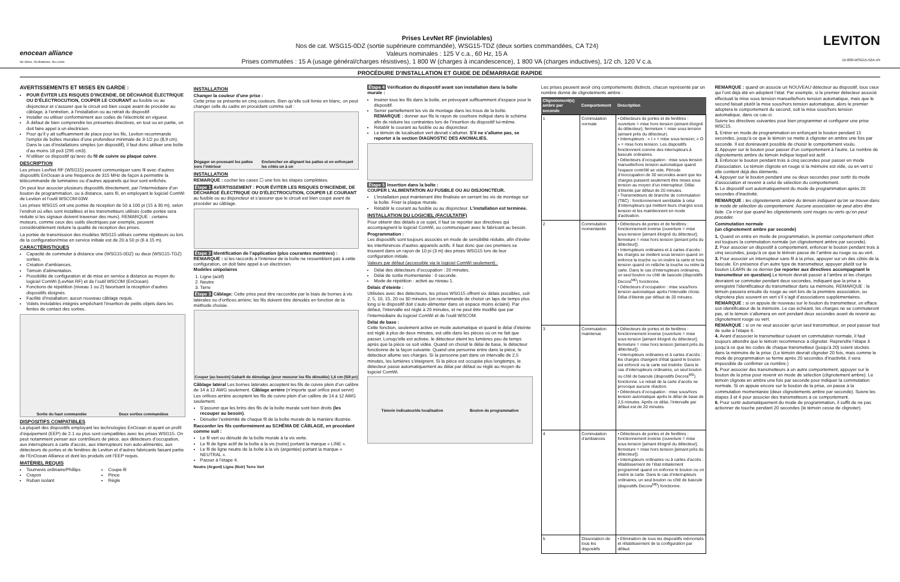enocean alliance
No Wires. No Batteries. No Limits.
Prises LevNet RF (inviolables)
Nos de cat. WSG15-0DZ (sortie supérieure commandée), WSG15-TDZ (deux sorties commandées, CA T24)
Valeurs nominales : 125 V c.a., 60 Hz, 15 A
Prises commutées : 15 A (usage général/charges résistives), 1 800 W (charges à incandescence), 1 800 VA (charges inductives), 1/2 ch, 120 V c.a.
LEVITON
DI-000-WSG15-52A-X5
PROCÉDURE D’INSTALLATION ET GUIDE DE DÉMARRAGE RAPIDE
AVERTISSEMENTS ET MISES EN GARDE :
POUR ÉVITER LES RISQUES D’INCENDIE, DE DÉCHARGE ÉLECTRIQUE OU D’ÉLECTROCUTION, COUPER LE COURANT au fusible ou au disjoncteur et s’assurer que le circuit est bien coupé avant de procéder au câblage, à l’entretien, à l’installation ou au retrait du dispositif.
Installer ou utiliser conformément aux codes de l’électricité en vigueur.
À défaut de bien comprendre les présentes directives, en tout ou en partie, on doit faire appel à un électricien.
Pour qu’il y ait suffisamment de place pour les fils, Leviton recommande l’emploi de boîtes murales d’une profondeur minimale de 3-1/2 po (8,9 cm). Dans le cas d’installations simples (un dispositif), il faut donc utiliser une boîte d’au moins 18 po3 (295 cm3).
N’utiliser ce dispositif qu’avec du fil de cuivre ou plaqué cuivre.
DESCRIPTION
Les prises LevNet RF (WSG15) peuvent communiquer sans fil avec d’autres dispositifs EnOcean à une fréquence de 315 MHz de façon à permettre la télécommande de luminaires ou d’autres appareils qui leur sont enfichés.
On peut leur associer plusieurs dispositifs directement, par l’intermédiaire d’un bouton de programmation, ou à distance, sans fil, en employant le logiciel ComWi de Leviton et l’outil WSCOM-03W.
Les prises WSG15 ont une portée de réception de 50 à 100 pi (15 à 30 m), selon l’endroit où elles sont installées et les transmetteurs utilisés (cette portée sera réduite si les signaux doivent traverser des murs). REMARQUE : certains moteurs, comme ceux des outils électriques par exemple, peuvent considérablement réduire la qualité de réception des prises.
La portée de transmission des modèles WSG15 utilisés comme répéteurs ou lors de la configuration/mise en service initiale est de 20 à 50 pi (6 à 15 m).
CARACTÉRISTIQUES
Capacité de commuter à distance une (WSG15-0DZ) ou deux (WSG15-TDZ) sorties.
Création d’ambiances.
Témoin d’alimentation.
Possibilité de configuration et de mise en service à distance au moyen du logiciel ComWi (LevNet RF) et de l’outil WSCOM (EnOcean).
Fonctions de répétition (niveau 1 ou 2) favorisant la réception d’autres dispositifs éloignés.
Facilité d’installation; aucun nouveau câblage requis.
Volets inviolables intégrés empêchant l’insertion de petits objets dans les fentes de contact des sorties.
Sortie du haut commandée Deux sorties commandées
DISPOSITIFS COMPATIBLES
La plupart des dispositifs employant les technologies EnOcean et ayant un profil d’équipement (EEP) de 2.1 ou plus sont compatibles avec les prises WSG15. On peut notamment penser aux contrôleurs de pièce, aux détecteurs d’occupation, aux interrupteurs à carte d’accès, aux interrupteurs non auto-alimentés, aux détecteurs de portes et de fenêtres de Leviton et d’autres fabricants faisant partie de l’EnOcean Alliance et dont les produits ont l’EEP requis.
MATÉRIEL REQUIS
Tournevis ordinaire/Phillips
Crayon
Ruban isolant
Coupe-fil
Pince
Règle
INSTALLATION
Changer la couleur d’une prise :
Cette prise se présente en cinq couleurs. Bien qu’elle soit livrée en blanc, on peut changer celle du cadre en procédant comme suit :
Dégager en poussant les pattes vers l’intérieur Enclencher en alignant les pattes et en enfonçant les côtés un à un
INSTALLATION
REMARQUE : cocher les cases ☐ une fois les étapes complétées.
Étape 1 AVERTISSEMENT : POUR ÉVITER LES RISQUES D’INCENDIE, DE DÉCHARGE ÉLECTRIQUE OU D’ÉLECTROCUTION, COUPER LE COURANT au fusible ou au disjoncteur et s’assurer que le circuit est bien coupé avant de procéder au câblage.
Étape 2 Identification de l’application (plus courantes montrées) :
REMARQUE : si les raccords à l’intérieur de la boîte ne ressemblent pas à cette configuration, on doit faire appel à un électricien.
Modèles unipolaires
1. Ligne (actif)
2. Neutre
3. Terre
Étape 3 Câblage: Cette prise peut être raccordée par le biais de bornes à vis latérales ou d’orifices arrière; les fils doivent être dénudés en fonction de la méthode choisie.
Couper (au besoin) Gabarit de dénudage (pour mesurer les fils dénudés) 1,6 cm (5/8 po)
Câblage latéral Les bornes latérales acceptent les fils de cuivre plein d’un calibre de 14 à 12 AWG seulement. Câblage arrière (n’importe quel orifice peut servir) Les orifices arrière acceptent les fils de cuivre plein d’un calibre de 14 à 12 AWG seulement.
S’assurer que les brins des fils de la boîte murale sont bien droits (les recouper au besoin).
Dénuder l’extrémité de chaque fil de la boîte murale de la manière illustrée.
Raccorder les fils conformément au SCHÉMA DE CÂBLAGE, en procédant comme suit :
Le fil vert ou dénudé de la boîte murale à la vis verte.
Le fil de ligne actif de la boîte à la vis (noire) portant la marque « LINE ».
Le fil de ligne neutre de la boîte à la vis (argentée) portant la marque « NEUTRAL ».
Passer à l’étape 4.
Neutre (Argent) Ligne (Noir) Terre Vert
Étape 4 Vérification du dispositif avant son installation dans la boîte murale :
Insérer tous les fils dans la boîte, en prévoyant suffisamment d’espace pour le dispositif.
Serrer partiellement les vis de montage dans les trous de la boîte. REMARQUE : donner aux fils le rayon de courbure indiqué dans le schéma afin de réduire les contraintes lors de l’insertion du dispositif lui-même.
Rétablir le courant au fusible ou au disjoncteur.
Le témoin de localisation vert devrait s’allumer. S’il ne s’allume pas, se reporter à la section DIAGNOSTIC DES ANOMALIES.
Étape 5 Insertion dans la boîte :
COUPER L’ALIMENTATION AU FUSIBLE OU AU DISJONCTEUR.
L’installation peut maintenant être finalisée en serrant les vis de montage sur la boîte. Fixer la plaque murale.
Rétablir le courant au fusible ou au disjoncteur. L’installation est terminée.
INSTALLATION DU LOGICIEL (FACULTATIF)
Pour obtenir des détails à ce sujet, il faut se reporter aux directives qui accompagnent le logiciel ComWi, ou communiquer avec le fabricant au besoin.
Programmation :
Les dispositifs sont toujours associés en mode de sensibilité réduite, afin d’éviter les interférences d’autres appareils actifs. Il faut donc que ces premiers se trouvent dans un rayon de 10 pi (3 m) des prises WSG15 lors de leur configuration initiale.
Valeurs par défaut (accessible via le logiciel ComWi seulement) :
Délai des détecteurs d’occupation : 20 minutes.
Délai de sortie momentanée : 0 seconde.
Mode de répétition : activé au niveau 1.
Délais d’éteinte :
Utilisées avec des détecteurs, les prises WSG15 offrent six délais possibles, soit 2, 5, 10, 15, 20 ou 30 minutes (on recommande de choisir un laps de temps plus long si le dispositif doit s’auto-alimenter dans un espace moins éclairé). Par défaut, l’intervalle est réglé à 20 minutes, et ne peut être modifié que par l’intermédiaire du logiciel ComWi et de l’outil WSCOM.
Délai de base :
Cette fonction, seulement active en mode automatique et quand le délai d’éteinte est réglé à plus de deux minutes, est utile dans les pièces où on ne fait que passer. Lorsqu’elle est activée, le détecteur éteint les lumières peu de temps après que la pièce se soit vidée. Quand on choisit le délai de base, le détecteur fonctionne de la façon suivante. Quand une personne entre dans la pièce, le détecteur allume ses charges. Si la personne part dans un intervalle de 2,5 minutes, les lumières s’éteignent. Si la pièce est occupée plus longtemps, le détecteur passe automatiquement au délai par défaut ou réglé au moyen du logiciel ComWi.
Témoin indicateur/de localisation Bouton de programmation
Les prises peuvent avoir cinq comportements distincts, chacun représenté par un nombre donné de clignotements ambre :
| Clignotement(s) ambre par seconde | Comportement | Description |
| --- | --- | --- |
| 1 | Commutation normale | • Détecteurs de portes et de fenêtres : ouverture = mise hors tension (aimant éloigné du détecteur); fermeture = mise sous tension (aimant près du détecteur). • Interrupteurs : « I » = mise sous tension; « O » = mise hors tension. Les dispositifs fonctionnent comme des interrupteurs à bascule ordinaires. • Détecteurs d’occupation : mise sous tension manuelle/hors tension automatique quand l’espace contrôlé se vide. Période d’inoccupation de 30 secondes avant que les charges puissent seulement être mises sous tension au moyen d’un interrupteur. Délai d’éteinte par défaut de 20 minutes. • Transmetteurs de branche de commutation (TBC) : fonctionnement semblable à celui d’interrupteurs qui mettent leurs charges sous tension et les maintiennent en mode d’activation. |
| 2 | Commutation momentanée | • Détecteurs de portes et de fenêtres : fonctionnement inverse (ouverture = mise sous tension [aimant éloigné du détecteur]; fermeture = mise hors tension [aimant près du détecteur]). • Interrupteurs ordinaires et à cartes d’accès : les charges se mettent sous tension quand on enfonce la touche ou on insère la carte et hors tension quand on relâche la touche ou retire la carte. Dans le cas d’interrupteurs ordinaires, un seul bouton ou côté de bascule (dispositifs Decora<sup>MD</sup>) fonctionne. • Détecteurs d’occupation : mise sous/hors tension automatique après l’intervalle choisi. Délai d’éteinte par défaut de 20 minutes. |
| 3 | Commutation maintenue | • Détecteurs de portes et de fenêtres : fonctionnement inverse (ouverture = mise sous tension [aimant éloigné du détecteur]; fermeture = mise hors tension [aimant près du détecteur]). • Interrupteurs ordinaires et à cartes d’accès : les charges changent d’état quand le bouton est enfoncé ou la carte est insérée. Dans le cas d’interrupteurs ordinaires, un seul bouton ou côté de bascule (dispositifs Decora<sup>MD</sup>) fonctionne. Le retrait de la carte d’accès ne provoque aucune réaction. • Détecteurs d’occupation : mise sous/hors tension automatique après le délai de base de 2,5 minutes. Après ce délai, l’intervalle par défaut est de 20 minutes. |
| 4 | Commutation d’ambiances | • Détecteurs de portes et de fenêtres : fonctionnement inverse (ouverture = mise sous tension [aimant éloigné du détecteur]; fermeture = mise hors tension [aimant près du détecteur]). • Interrupteurs ordinaires ou à cartes d’accès : rétablissement de l’état initialement programmé quand on enfonce le bouton ou on insère la carte. Dans le cas d’interrupteurs ordinaires, un seul bouton ou côté de bascule (dispositifs Decora<sup>MD</sup>) fonctionne. |
| 5 | Dissociation de tous les dispositifs | • Élimination de tous les dispositifs mémorisés et rétablissement de la configuration par défaut. |
REMARQUE : quand on associe un NOUVEAU détecteur au dispositif, tous ceux qui l’ont déjà été en adoptent l’état. Par exemple, si le premier détecteur associé effectuait la mise sous tension manuelle/hors tension automatique, mais que le second faisait plutôt la mise sous/hors tension automatique, alors le premier adoptera le comportement du second, soit la mise sous/hors tension automatique, dans ce cas-ci.
Suivre les directives suivantes pour bien programmer et configurer une prise WSC15.
1. Entrer en mode de programmation en enfonçant le bouton pendant 15 secondes, jusqu’à ce que le témoin se mette à clignoter en ambre une fois par seconde. Il est dorénavant possible de choisir le comportement voulu.
2. Appuyer sur le bouton pour passer d’un comportement à l’autre. Le nombre de clignotements ambre du témoin indique lequel est actif.
3. Enfoncer le bouton pendant trois à cinq secondes pour passer en mode d’association. Le témoin clignote en rouge si la mémoire est vide, ou en vert si elle contient déjà des éléments.
4. Appuyer sur le bouton pendant une ou deux secondes pour sortir du mode d’association et revenir à celui de sélection du comportement.
5. Le dispositif sort automatiquement du mode de programmation après 20 secondes d’inactivité.
REMARQUE : les clignotements ambre du témoin indiquent qu’on se trouve dans le mode de sélection du comportement. Aucune association ne peut alors être faite. Ce n’est que quand les clignotements sont rouges ou verts qu’on peut procéder.
Commutation normale
(un clignotement ambre par seconde)
1. Quand on entre en mode de programmation, le premier comportement offert est toujours la commutation normale (un clignotement ambre par seconde).
2. Pour associer un dispositif à comportement, enfoncer le bouton pendant trois à cinq secondes, jusqu’à ce que le témoin passe de l’ambre au rouge ou au vert.
3. Pour associer un interrupteur sans fil à la prise, appuyer sur un des côtés de la bascule. En présence d’un autre type de transmetteur, appuyer plutôt sur le bouton LEARN de ce dernier (se reporter aux directives accompagnant le transmetteur en question).Le témoin devrait passer à l’ambre et les charges devraient se commuter pendant deux secondes, indiquant que la prise a enregistré l’identificateur du transmetteur dans sa mémoire. REMARQUE : le témoin passera ensuite du rouge au vert lors de la première association, ou clignotera plus souvent en vert s’il s’agit d’associations supplémentaires.
REMARQUE : si on appuie de nouveau sur le bouton du transmetteur, on efface son identificateur de la mémoire. Le cas échéant, les charges ne se commuteront pas, et le témoin s’allumera en vert pendant deux secondes avant de revenir au clignotement rouge ou vert.
REMARQUE : si on ne veut associer qu’un seul transmetteur, on peut passer tout de suite à l’étape 6.
4. Avant d’associer le transmetteur suivant en commutation normale, il faut toujours attendre que le témoin recommence à clignoter. Reprendre l’étape 3 jusqu’à ce que les codes de chaque transmetteur (jusqu’à 20) soient stockés dans la mémoire de la prise. (Le témoin devrait clignoter 20 fois, mais comme le mode de programmation se ferme après 20 secondes d’inactivité, il sera impossible de confirmer ce nombre.)
5. Pour associer des transmetteurs à un autre comportement, appuyer sur le bouton de la prise pour revenir en mode de sélection (clignotement ambre). Le témoin clignote en ambre une fois par seconde pour indiquer la commutation normale. Si on appuie encore sur le bouton de la prise, on passe à la commutation momentanée (deux clignotements ambre par seconde). Suivre les étapes 3 et 4 pour associer des transmetteurs à ce comportement.
6. Pour sortir automatiquement du mode de programmation, il suffit de ne pas actionner de touche pendant 20 secondes (le témoin cesse de clignoter).